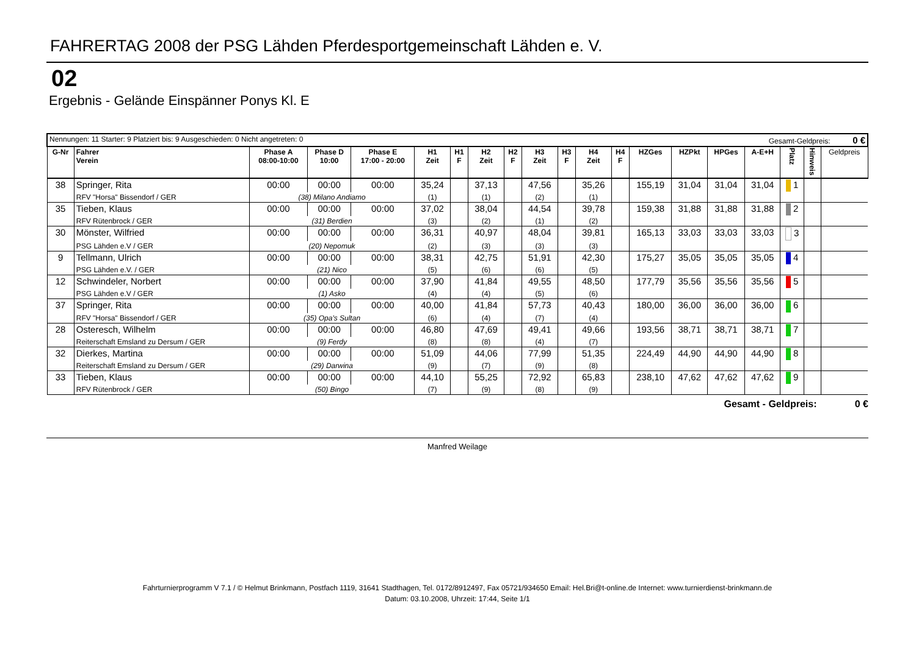FAHRERTAG 2008 der PSG Lähden Pferdesportgemeinschaft Lähden e. V.
02
Ergebnis - Gelände Einspänner Ponys Kl. E
| Nennungen: 11 Starter: 9 Platziert bis: 9 Ausgeschieden: 0 Nicht angetreten: 0 Gesamt-Geldpreis: 0 € | | | | | | | | | | | | | | | | | | | |
| G-Nr | Fahrer Verein | Phase A 08:00-10:00 | Phase D 10:00 | Phase E 17:00 - 20:00 | H1 Zeit | H1 F | H2 Zeit | H2 F | H3 Zeit | H3 F | H4 Zeit | H4 F | HZGes | HZPkt | HPGes | A-E+H | Platz | Hinweis | Geldpreis |
| 38 | Springer, Rita | 00:00 | 00:00 | 00:00 | 35,24 | | 37,13 | | 47,56 | | 35,26 | | 155,19 | 31,04 | 31,04 | 31,04 | 1 | | |
| | RFV "Horsa" Bissendorf / GER | (38) Milano Andiamo | | | (1) | | (1) | | (2) | | (1) | | | | | | | | |
| 35 | Tieben, Klaus | 00:00 | 00:00 | 00:00 | 37,02 | | 38,04 | | 44,54 | | 39,78 | | 159,38 | 31,88 | 31,88 | 31,88 | 2 | | |
| | RFV Rütenbrock / GER | (31) Berdien | | | (3) | | (2) | | (1) | | (2) | | | | | | | | |
| 30 | Mönster, Wilfried | 00:00 | 00:00 | 00:00 | 36,31 | | 40,97 | | 48,04 | | 39,81 | | 165,13 | 33,03 | 33,03 | 33,03 | 3 | | |
| | PSG Lähden e.V / GER | (20) Nepomuk | | | (2) | | (3) | | (3) | | (3) | | | | | | | | |
| 9 | Tellmann, Ulrich | 00:00 | 00:00 | 00:00 | 38,31 | | 42,75 | | 51,91 | | 42,30 | | 175,27 | 35,05 | 35,05 | 35,05 | 4 | | |
| | PSG Lähden e.V. / GER | (21) Nico | | | (5) | | (6) | | (6) | | (5) | | | | | | | | |
| 12 | Schwindeler, Norbert | 00:00 | 00:00 | 00:00 | 37,90 | | 41,84 | | 49,55 | | 48,50 | | 177,79 | 35,56 | 35,56 | 35,56 | 5 | | |
| | PSG Lähden e.V / GER | (1) Asko | | | (4) | | (4) | | (5) | | (6) | | | | | | | | |
| 37 | Springer, Rita | 00:00 | 00:00 | 00:00 | 40,00 | | 41,84 | | 57,73 | | 40,43 | | 180,00 | 36,00 | 36,00 | 36,00 | 6 | | |
| | RFV "Horsa" Bissendorf / GER | (35) Opa's Sultan | | | (6) | | (4) | | (7) | | (4) | | | | | | | | |
| 28 | Osteresch, Wilhelm | 00:00 | 00:00 | 00:00 | 46,80 | | 47,69 | | 49,41 | | 49,66 | | 193,56 | 38,71 | 38,71 | 38,71 | 7 | | |
| | Reiterschaft Emsland zu Dersum / GER | (9) Ferdy | | | (8) | | (8) | | (4) | | (7) | | | | | | | | |
| 32 | Dierkes, Martina | 00:00 | 00:00 | 00:00 | 51,09 | | 44,06 | | 77,99 | | 51,35 | | 224,49 | 44,90 | 44,90 | 44,90 | 8 | | |
| | Reiterschaft Emsland zu Dersum / GER | (29) Darwina | | | (9) | | (7) | | (9) | | (8) | | | | | | | | |
| 33 | Tieben, Klaus | 00:00 | 00:00 | 00:00 | 44,10 | | 55,25 | | 72,92 | | 65,83 | | 238,10 | 47,62 | 47,62 | 47,62 | 9 | | |
| | RFV Rütenbrock / GER | (50) Bingo | | | (7) | | (9) | | (8) | | (9) | | | | | | | | |
Gesamt - Geldpreis: 0 €
Manfred Weilage
Fahrturnierprogramm V 7.1 / © Helmut Brinkmann, Postfach 1119, 31641 Stadthagen, Tel. 0172/8912497, Fax 05721/934650 Email: Hel.Bri@t-online.de Internet: www.turnierdienst-brinkmann.de
Datum: 03.10.2008, Uhrzeit: 17:44, Seite 1/1